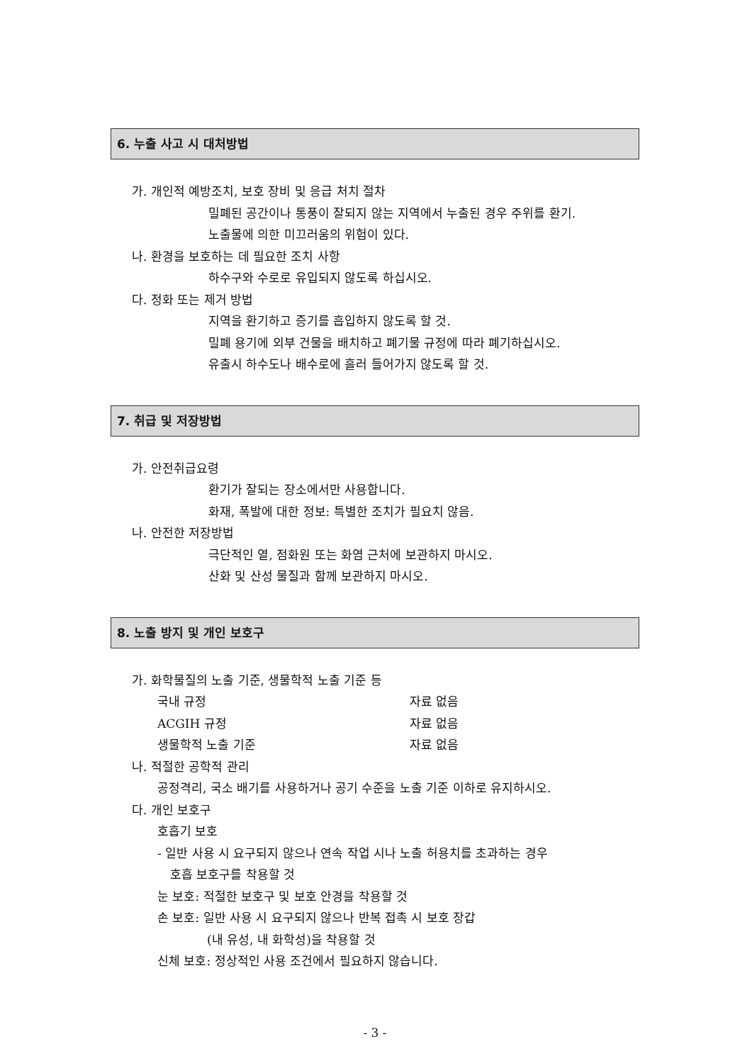6. 누출 사고 시 대처방법
가. 개인적 예방조치, 보호 장비 및 응급 처치 절차
밀폐된 공간이나 통풍이 잘되지 않는 지역에서 누출된 경우 주위를 환기.
노출물에 의한 미끄러움의 위험이 있다.
나. 환경을 보호하는 데 필요한 조치 사항
하수구와 수로로 유입되지 않도록 하십시오.
다. 정화 또는 제거 방법
지역을 환기하고 증기를 흡입하지 않도록 할 것.
밀폐 용기에 외부 건물을 배치하고 폐기물 규정에 따라 폐기하십시오.
유출시 하수도나 배수로에 흘러 들어가지 않도록 할 것.
7. 취급 및 저장방법
가. 안전취급요령
환기가 잘되는 장소에서만 사용합니다.
화재, 폭발에 대한 정보: 특별한 조치가 필요치 않음.
나. 안전한 저장방법
극단적인 열, 점화원 또는 화염 근처에 보관하지 마시오.
산화 및 산성 물질과 함께 보관하지 마시오.
8. 노출 방지 및 개인 보호구
가. 화학물질의 노출 기준, 생물학적 노출 기준 등
국내 규정 자료 없음
ACGIH 규정 자료 없음
생물학적 노출 기준 자료 없음
나. 적절한 공학적 관리
공정격리, 국소 배기를 사용하거나 공기 수준을 노출 기준 이하로 유지하시오.
다. 개인 보호구
호흡기 보호
- 일반 사용 시 요구되지 않으나 연속 작업 시나 노출 허용치를 초과하는 경우
호흡 보호구를 착용할 것
눈 보호: 적절한 보호구 및 보호 안경을 착용할 것
손 보호: 일반 사용 시 요구되지 않으나 반복 접촉 시 보호 장갑
(내 유성, 내 화학성)을 착용할 것
신체 보호: 정상적인 사용 조건에서 필요하지 않습니다.
- 3 -